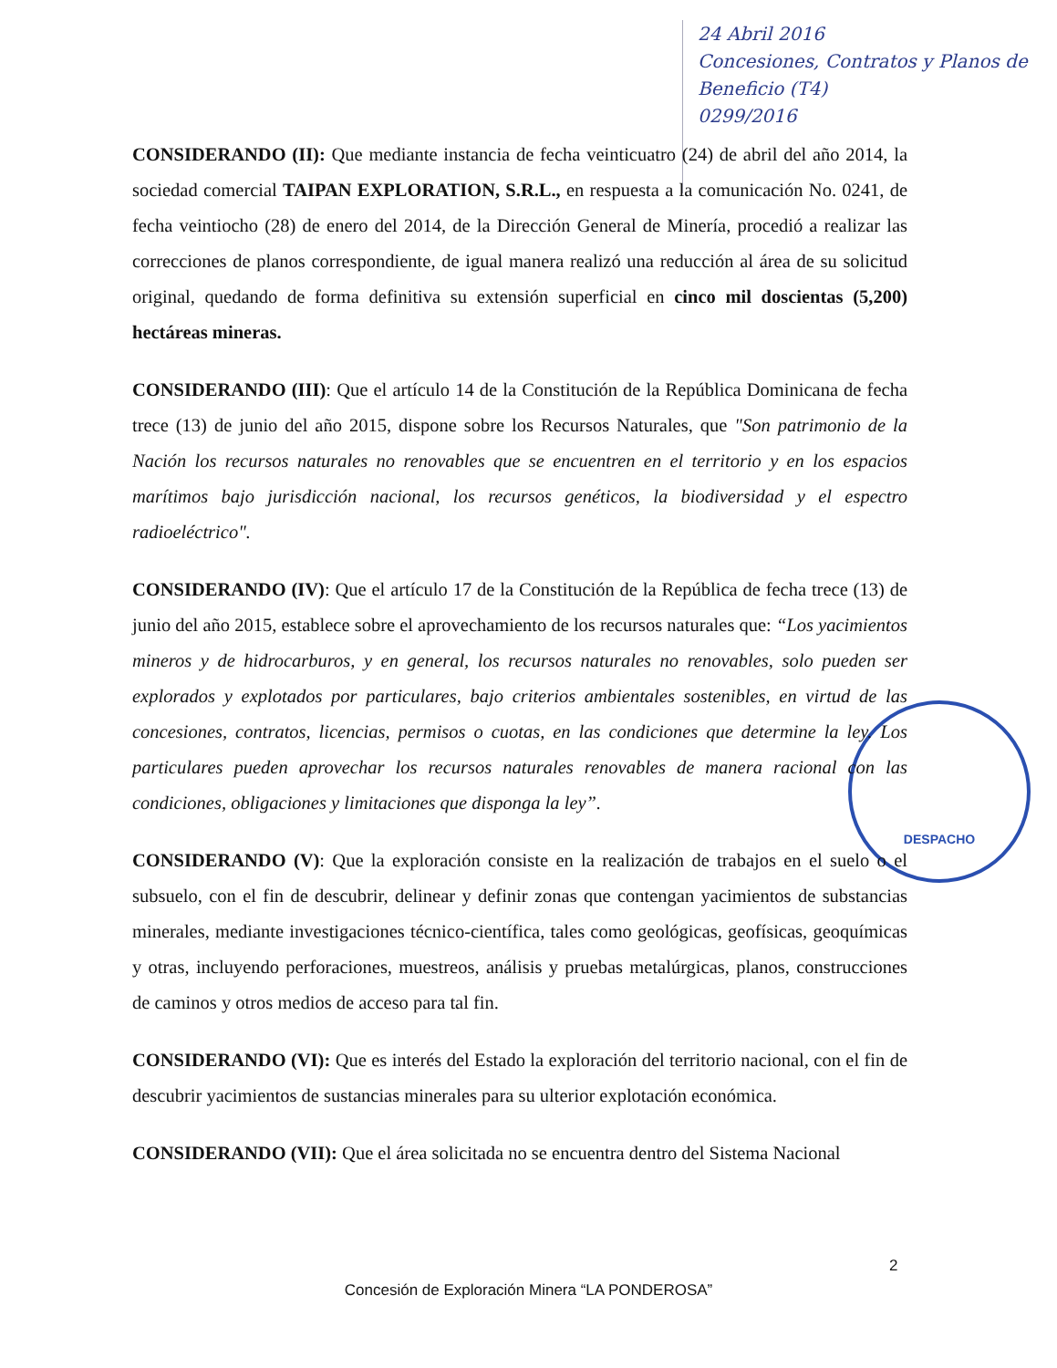24 Abril 2016
Concesiones, Contratos y Planos de Beneficio (T4)
0299/2016
DESPACHO
CONSIDERANDO (II): Que mediante instancia de fecha veinticuatro (24) de abril del año 2014, la sociedad comercial TAIPAN EXPLORATION, S.R.L., en respuesta a la comunicación No. 0241, de fecha veintiocho (28) de enero del 2014, de la Dirección General de Minería, procedió a realizar las correcciones de planos correspondiente, de igual manera realizó una reducción al área de su solicitud original, quedando de forma definitiva su extensión superficial en cinco mil doscientas (5,200) hectáreas mineras.
CONSIDERANDO (III): Que el artículo 14 de la Constitución de la República Dominicana de fecha trece (13) de junio del año 2015, dispone sobre los Recursos Naturales, que "Son patrimonio de la Nación los recursos naturales no renovables que se encuentren en el territorio y en los espacios marítimos bajo jurisdicción nacional, los recursos genéticos, la biodiversidad y el espectro radioeléctrico".
CONSIDERANDO (IV): Que el artículo 17 de la Constitución de la República de fecha trece (13) de junio del año 2015, establece sobre el aprovechamiento de los recursos naturales que: “Los yacimientos mineros y de hidrocarburos, y en general, los recursos naturales no renovables, solo pueden ser explorados y explotados por particulares, bajo criterios ambientales sostenibles, en virtud de las concesiones, contratos, licencias, permisos o cuotas, en las condiciones que determine la ley. Los particulares pueden aprovechar los recursos naturales renovables de manera racional con las condiciones, obligaciones y limitaciones que disponga la ley”.
CONSIDERANDO (V): Que la exploración consiste en la realización de trabajos en el suelo o el subsuelo, con el fin de descubrir, delinear y definir zonas que contengan yacimientos de substancias minerales, mediante investigaciones técnico-científica, tales como geológicas, geofísicas, geoquímicas y otras, incluyendo perforaciones, muestreos, análisis y pruebas metalúrgicas, planos, construcciones de caminos y otros medios de acceso para tal fin.
CONSIDERANDO (VI): Que es interés del Estado la exploración del territorio nacional, con el fin de descubrir yacimientos de sustancias minerales para su ulterior explotación económica.
CONSIDERANDO (VII): Que el área solicitada no se encuentra dentro del Sistema Nacional
2
Concesión de Exploración Minera “LA PONDEROSA”